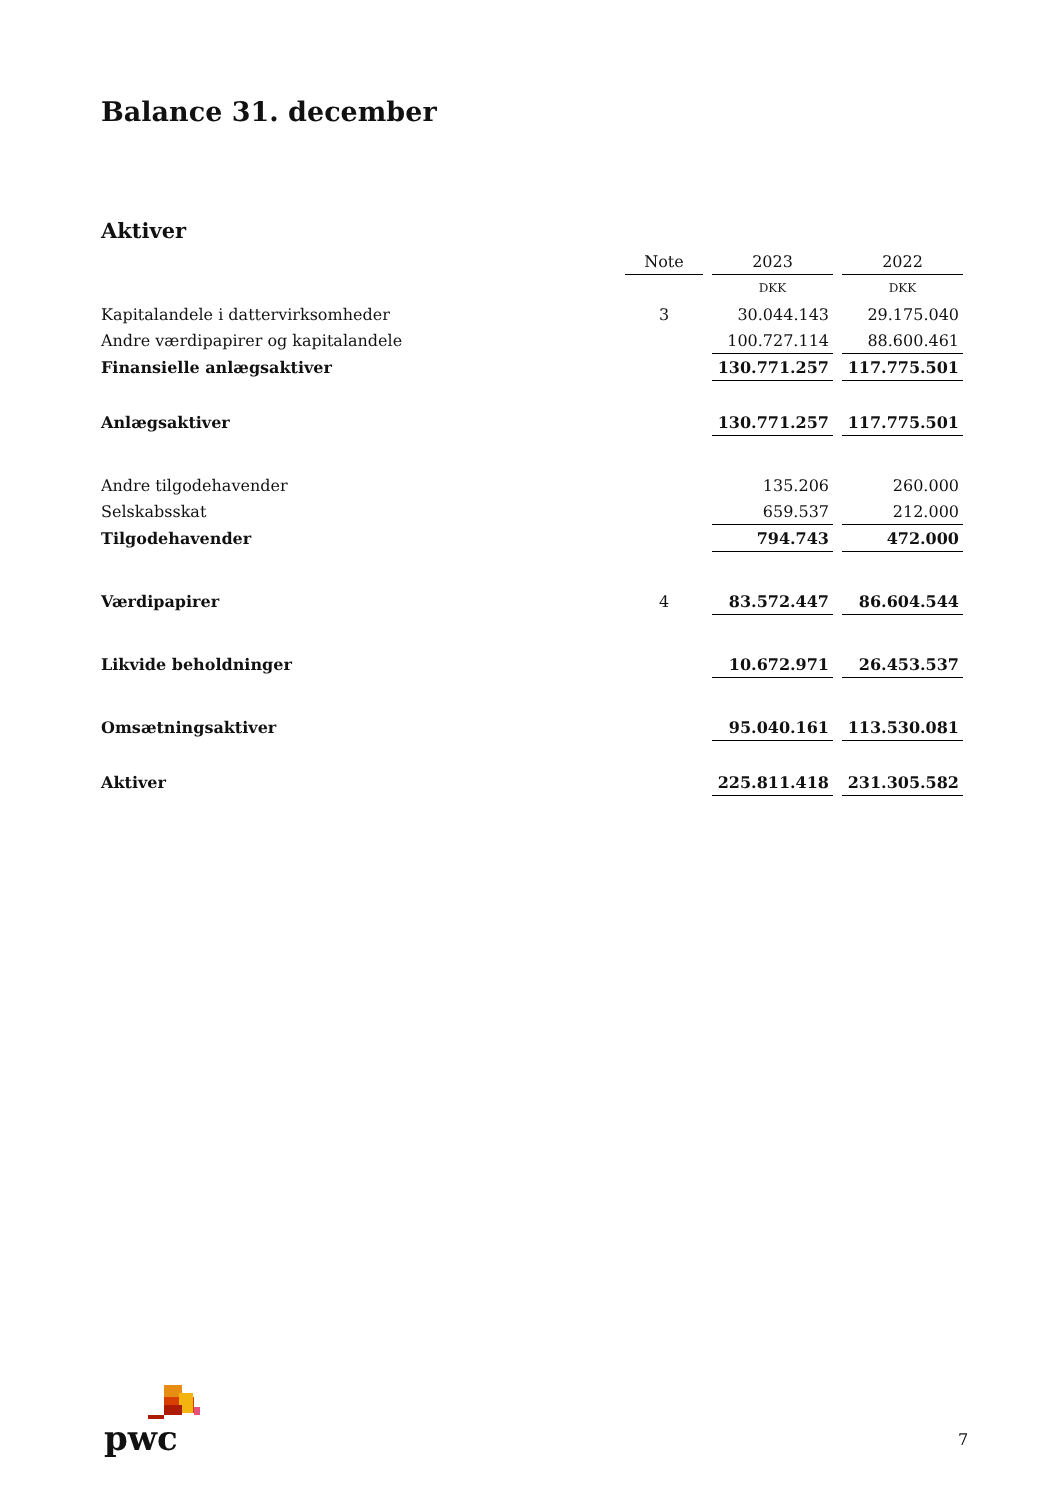Balance 31. december
Aktiver
| | Note | | 2023 | | 2022 |
| --- | --- | --- | --- | --- | --- |
| | | | DKK | | DKK |
| Kapitalandele i dattervirksomheder | 3 | | 30.044.143 | | 29.175.040 |
| Andre værdipapirer og kapitalandele | | | 100.727.114 | | 88.600.461 |
| Finansielle anlægsaktiver | | | 130.771.257 | | 117.775.501 |
| Anlægsaktiver | | | 130.771.257 | | 117.775.501 |
| Andre tilgodehavender | | | 135.206 | | 260.000 |
| Selskabsskat | | | 659.537 | | 212.000 |
| Tilgodehavender | | | 794.743 | | 472.000 |
| Værdipapirer | 4 | | 83.572.447 | | 86.604.544 |
| Likvide beholdninger | | | 10.672.971 | | 26.453.537 |
| Omsætningsaktiver | | | 95.040.161 | | 113.530.081 |
| Aktiver | | | 225.811.418 | | 231.305.582 |
pwc 7